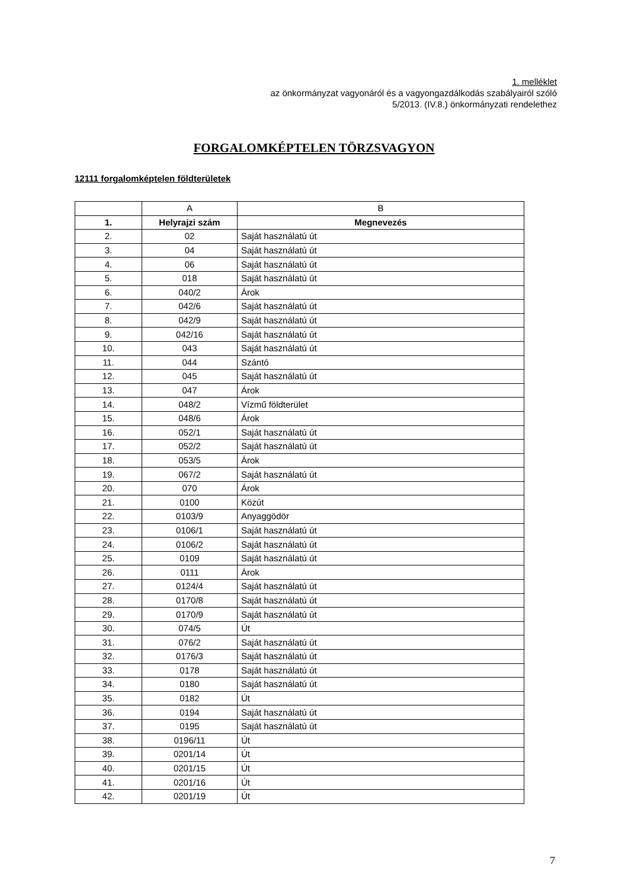1. melléklet
az önkormányzat vagyonáról és a vagyongazdálkodás szabályairól szóló
5/2013. (IV.8.) önkormányzati rendelethez
FORGALOMKÉPTELEN TÖRZSVAGYON
12111 forgalomképtelen földterületek
| | A | B |
| 1. | Helyrajzi szám | Megnevezés |
| 2. | 02 | Saját használatú út |
| 3. | 04 | Saját használatú út |
| 4. | 06 | Saját használatú út |
| 5. | 018 | Saját használatú út |
| 6. | 040/2 | Árok |
| 7. | 042/6 | Saját használatú út |
| 8. | 042/9 | Saját használatú út |
| 9. | 042/16 | Saját használatú út |
| 10. | 043 | Saját használatú út |
| 11. | 044 | Szántó |
| 12. | 045 | Saját használatú út |
| 13. | 047 | Árok |
| 14. | 048/2 | Vízmű földterület |
| 15. | 048/6 | Árok |
| 16. | 052/1 | Saját használatú út |
| 17. | 052/2 | Saját használatú út |
| 18. | 053/5 | Árok |
| 19. | 067/2 | Saját használatú út |
| 20. | 070 | Árok |
| 21. | 0100 | Közút |
| 22. | 0103/9 | Anyaggödör |
| 23. | 0106/1 | Saját használatú út |
| 24. | 0106/2 | Saját használatú út |
| 25. | 0109 | Saját használatú út |
| 26. | 0111 | Árok |
| 27. | 0124/4 | Saját használatú út |
| 28. | 0170/8 | Saját használatú út |
| 29. | 0170/9 | Saját használatú út |
| 30. | 074/5 | Út |
| 31. | 076/2 | Saját használatú út |
| 32. | 0176/3 | Saját használatú út |
| 33. | 0178 | Saját használatú út |
| 34. | 0180 | Saját használatú út |
| 35. | 0182 | Út |
| 36. | 0194 | Saját használatú út |
| 37. | 0195 | Saját használatú út |
| 38. | 0196/11 | Út |
| 39. | 0201/14 | Út |
| 40. | 0201/15 | Út |
| 41. | 0201/16 | Út |
| 42. | 0201/19 | Út |
7